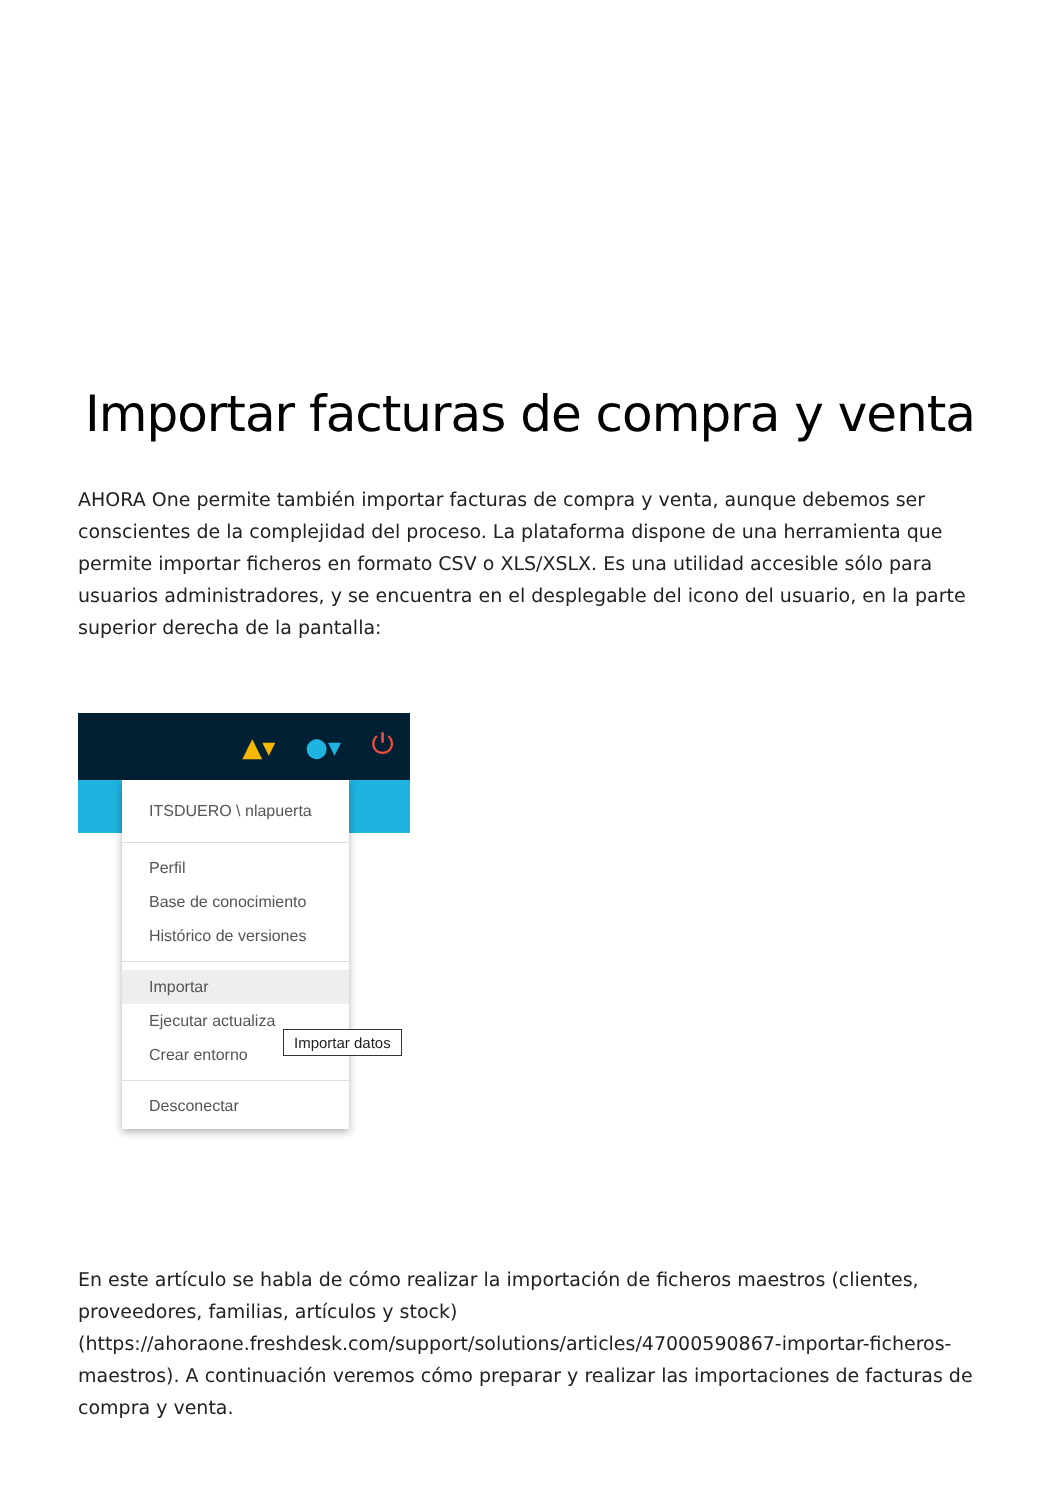Importar facturas de compra y venta
AHORA One permite también importar facturas de compra y venta, aunque debemos ser conscientes de la complejidad del proceso. La plataforma dispone de una herramienta que permite importar ficheros en formato CSV o XLS/XSLX. Es una utilidad accesible sólo para usuarios administradores, y se encuentra en el desplegable del icono del usuario, en la parte superior derecha de la pantalla:
▲▾ ●▾ ⏻
ITSDUERO \ nlapuerta
Perfil
Base de conocimiento
Histórico de versiones
Importar
Ejecutar actualiza
Crear entorno
Desconectar
Importar datos
En este artículo se habla de cómo realizar la importación de ficheros maestros (clientes, proveedores, familias, artículos y stock) (https://ahoraone.freshdesk.com/support/solutions/articles/47000590867-importar-ficheros-maestros). A continuación veremos cómo preparar y realizar las importaciones de facturas de compra y venta.